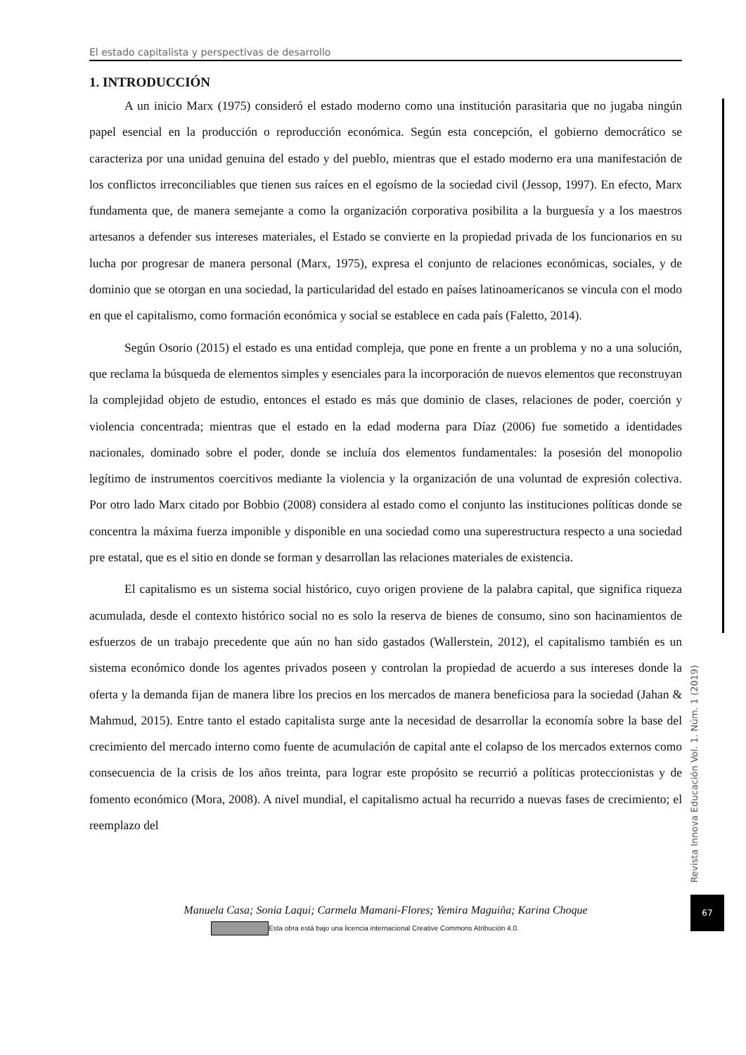El estado capitalista y perspectivas de desarrollo
1. INTRODUCCIÓN
A un inicio Marx (1975) consideró el estado moderno como una institución parasitaria que no jugaba ningún papel esencial en la producción o reproducción económica. Según esta concepción, el gobierno democrático se caracteriza por una unidad genuina del estado y del pueblo, mientras que el estado moderno era una manifestación de los conflictos irreconciliables que tienen sus raíces en el egoísmo de la sociedad civil (Jessop, 1997). En efecto, Marx fundamenta que, de manera semejante a como la organización corporativa posibilita a la burguesía y a los maestros artesanos a defender sus intereses materiales, el Estado se convierte en la propiedad privada de los funcionarios en su lucha por progresar de manera personal (Marx, 1975), expresa el conjunto de relaciones económicas, sociales, y de dominio que se otorgan en una sociedad, la particularidad del estado en países latinoamericanos se vincula con el modo en que el capitalismo, como formación económica y social se establece en cada país (Faletto, 2014).
Según Osorio (2015) el estado es una entidad compleja, que pone en frente a un problema y no a una solución, que reclama la búsqueda de elementos simples y esenciales para la incorporación de nuevos elementos que reconstruyan la complejidad objeto de estudio, entonces el estado es más que dominio de clases, relaciones de poder, coerción y violencia concentrada; mientras que el estado en la edad moderna para Díaz (2006) fue sometido a identidades nacionales, dominado sobre el poder, donde se incluía dos elementos fundamentales: la posesión del monopolio legítimo de instrumentos coercitivos mediante la violencia y la organización de una voluntad de expresión colectiva. Por otro lado Marx citado por Bobbio (2008) considera al estado como el conjunto las instituciones políticas donde se concentra la máxima fuerza imponible y disponible en una sociedad como una superestructura respecto a una sociedad pre estatal, que es el sitio en donde se forman y desarrollan las relaciones materiales de existencia.
El capitalismo es un sistema social histórico, cuyo origen proviene de la palabra capital, que significa riqueza acumulada, desde el contexto histórico social no es solo la reserva de bienes de consumo, sino son hacinamientos de esfuerzos de un trabajo precedente que aún no han sido gastados (Wallerstein, 2012), el capitalismo también es un sistema económico donde los agentes privados poseen y controlan la propiedad de acuerdo a sus intereses donde la oferta y la demanda fijan de manera libre los precios en los mercados de manera beneficiosa para la sociedad (Jahan & Mahmud, 2015). Entre tanto el estado capitalista surge ante la necesidad de desarrollar la economía sobre la base del crecimiento del mercado interno como fuente de acumulación de capital ante el colapso de los mercados externos como consecuencia de la crisis de los años treinta, para lograr este propósito se recurrió a políticas proteccionistas y de fomento económico (Mora, 2008). A nivel mundial, el capitalismo actual ha recurrido a nuevas fases de crecimiento; el reemplazo del
Revista Innova Educación Vol. 1. Núm. 1 (2019)
67
Manuela Casa; Sonia Laqui; Carmela Mamani-Flores; Yemira Maguiña; Karina Choque
Esta obra está bajo una licencia internacional Creative Commons Atribución 4.0.